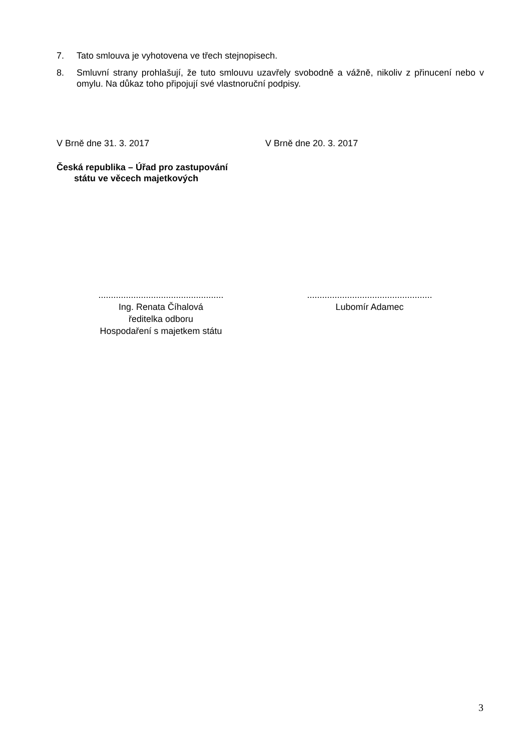7. Tato smlouva je vyhotovena ve třech stejnopisech.
8. Smluvní strany prohlašují, že tuto smlouvu uzavřely svobodně a vážně, nikoliv z přinucení nebo v omylu. Na důkaz toho připojují své vlastnoruční podpisy.
V Brně dne 31. 3. 2017 V Brně dne 20. 3. 2017
Česká republika – Úřad pro zastupování
státu ve věcech majetkových
..................................................
Ing. Renata Číhalová
ředitelka odboru
Hospodaření s majetkem státu
..................................................
Lubomír Adamec
3